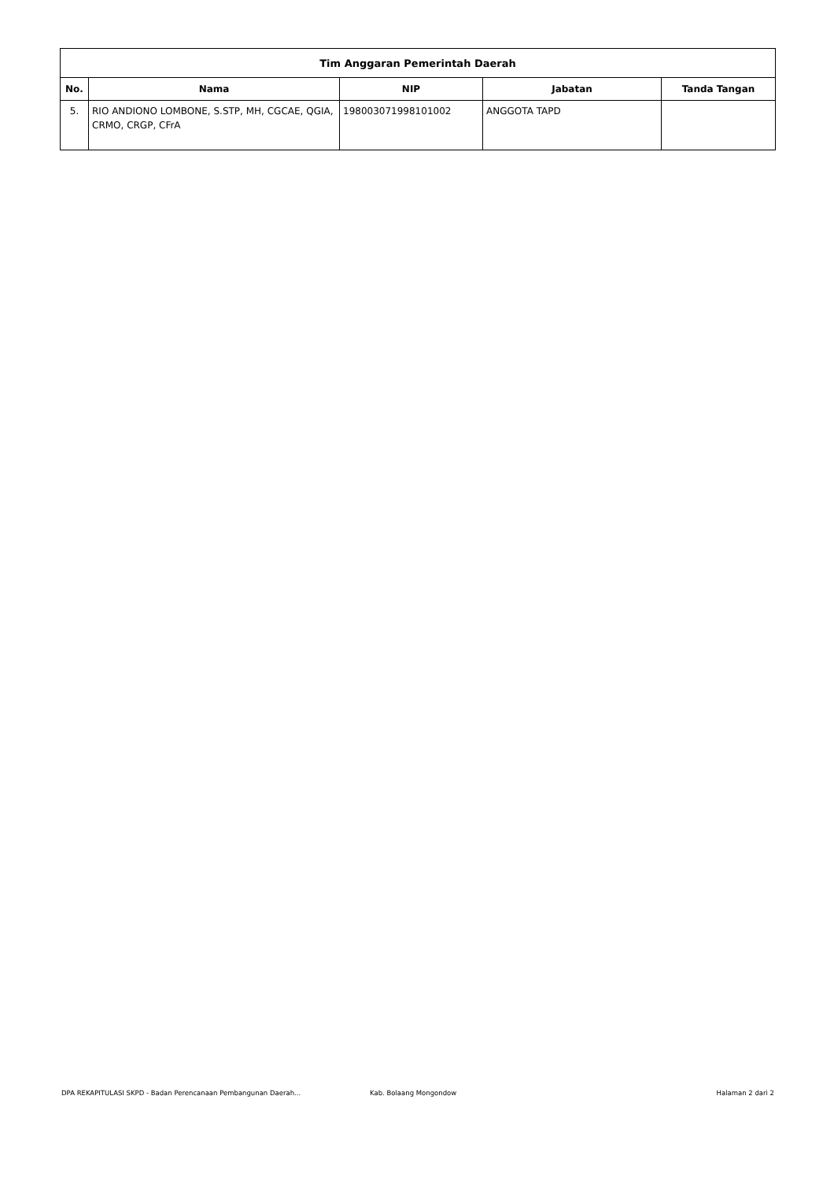| Tim Anggaran Pemerintah Daerah | | | | |
| --- | --- | --- | --- | --- |
| No. | Nama | NIP | Jabatan | Tanda Tangan |
| 5. | RIO ANDIONO LOMBONE, S.STP, MH, CGCAE, QGIA, CRMO, CRGP, CFrA | 198003071998101002 | ANGGOTA TAPD | |
DPA REKAPITULASI SKPD - Badan Perencanaan Pembangunan Daerah... Kab. Bolaang Mongondow Halaman 2 dari 2